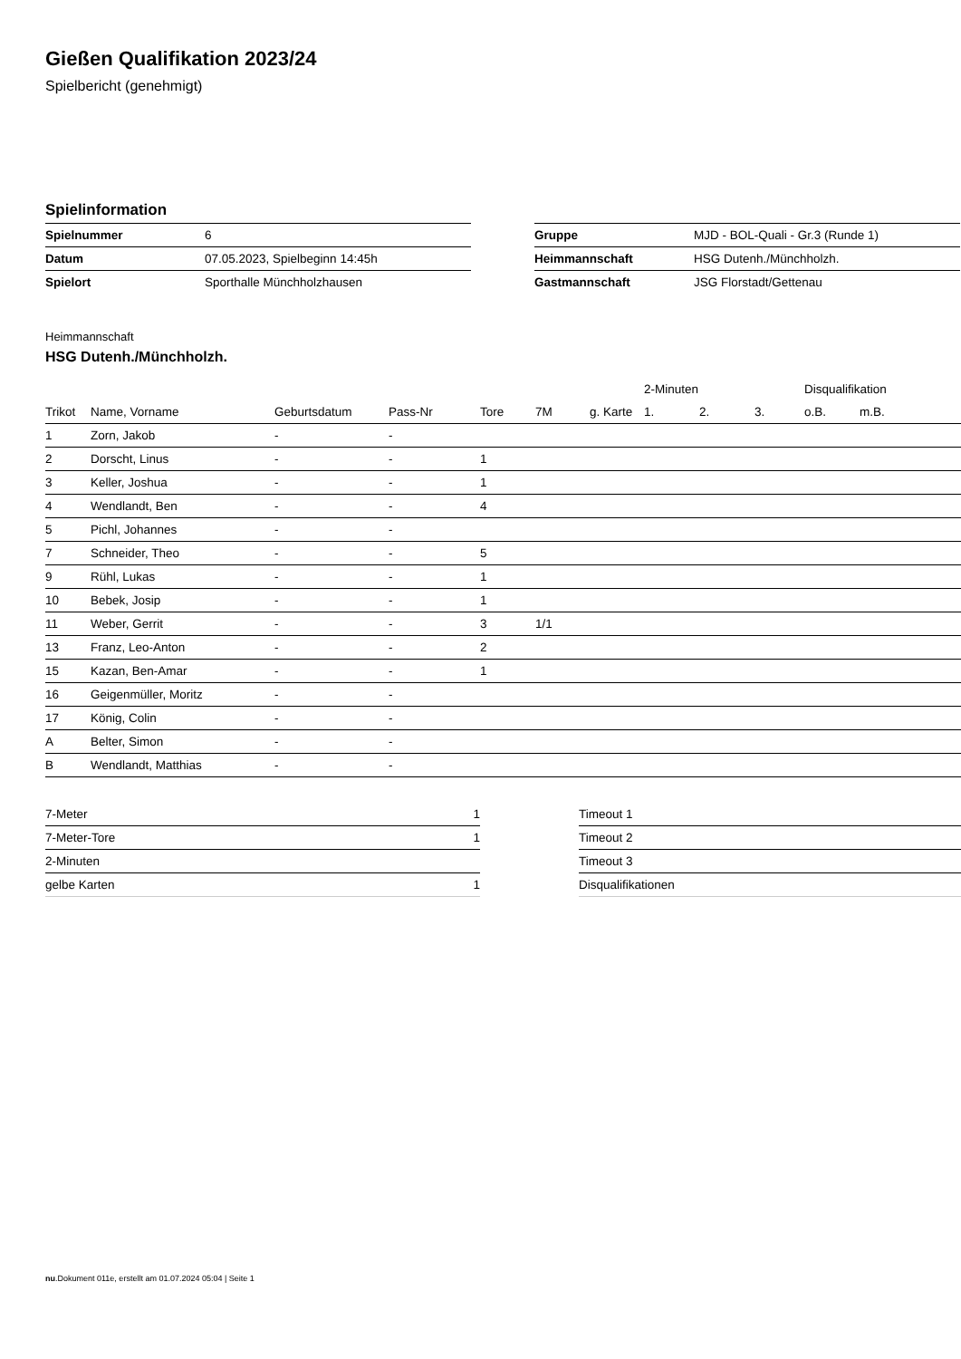Gießen Qualifikation 2023/24
Spielbericht (genehmigt)
Spielinformation
| Spielnummer | 6 |
| Datum | 07.05.2023, Spielbeginn 14:45h |
| Spielort | Sporthalle Münchholzhausen |
| Gruppe | MJD - BOL-Quali - Gr.3 (Runde 1) |
| Heimmannschaft | HSG Dutenh./Münchholzh. |
| Gastmannschaft | JSG Florstadt/Gettenau |
Heimmannschaft
HSG Dutenh./Münchholzh.
| | | | | | | | 2-Minuten | | | Disqualifikation | |
| --- | --- | --- | --- | --- | --- | --- | --- | --- | --- | --- | --- |
| Trikot | Name, Vorname | Geburtsdatum | Pass-Nr | Tore | 7M | g. Karte | 1. | 2. | 3. | o.B. | m.B. |
| 1 | Zorn, Jakob | - | - | | | | | | | | |
| 2 | Dorscht, Linus | - | - | 1 | | | | | | | |
| 3 | Keller, Joshua | - | - | 1 | | | | | | | |
| 4 | Wendlandt, Ben | - | - | 4 | | | | | | | |
| 5 | Pichl, Johannes | - | - | | | | | | | | |
| 7 | Schneider, Theo | - | - | 5 | | | | | | | |
| 9 | Rühl, Lukas | - | - | 1 | | | | | | | |
| 10 | Bebek, Josip | - | - | 1 | | | | | | | |
| 11 | Weber, Gerrit | - | - | 3 | 1/1 | | | | | | |
| 13 | Franz, Leo-Anton | - | - | 2 | | | | | | | |
| 15 | Kazan, Ben-Amar | - | - | 1 | | | | | | | |
| 16 | Geigenmüller, Moritz | - | - | | | | | | | | |
| 17 | König, Colin | - | - | | | | | | | | |
| A | Belter, Simon | - | - | | | | | | | | |
| B | Wendlandt, Matthias | - | - | | | | | | | | |
| 7-Meter | 1 |
| 7-Meter-Tore | 1 |
| 2-Minuten | |
| gelbe Karten | 1 |
| Timeout 1 |
| Timeout 2 |
| Timeout 3 |
| Disqualifikationen |
nu.Dokument 011e, erstellt am 01.07.2024 05:04 | Seite 1